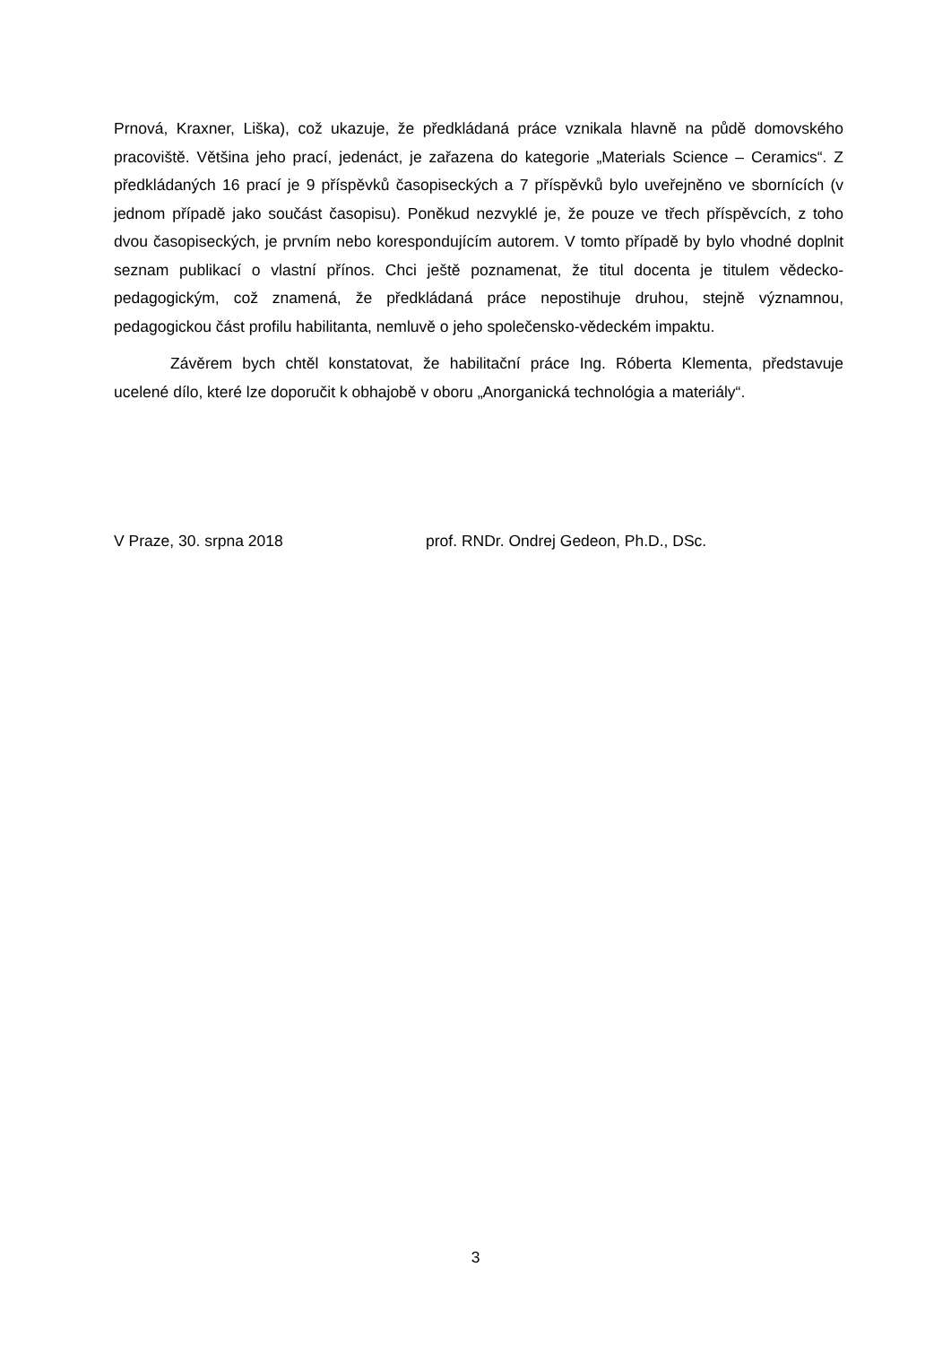Prnová, Kraxner, Liška), což ukazuje, že předkládaná práce vznikala hlavně na půdě domovského pracoviště. Většina jeho prací, jedenáct, je zařazena do kategorie „Materials Science – Ceramics“. Z předkládaných 16 prací je 9 příspěvků časopiseckých a 7 příspěvků bylo uveřejněno ve sbornících (v jednom případě jako součást časopisu). Poněkud nezvyklé je, že pouze ve třech příspěvcích, z toho dvou časopiseckých, je prvním nebo korespondujícím autorem. V tomto případě by bylo vhodné doplnit seznam publikací o vlastní přínos. Chci ještě poznamenat, že titul docenta je titulem vědecko-pedagogickým, což znamená, že předkládaná práce nepostihuje druhou, stejně významnou, pedagogickou část profilu habilitanta, nemluvě o jeho společensko-vědeckém impaktu.
Závěrem bych chtěl konstatovat, že habilitační práce Ing. Róberta Klementa, představuje ucelené dílo, které lze doporučit k obhajobě v oboru „Anorganická technológia a materiály“.
V Praze, 30. srpna 2018 prof. RNDr. Ondrej Gedeon, Ph.D., DSc.
3